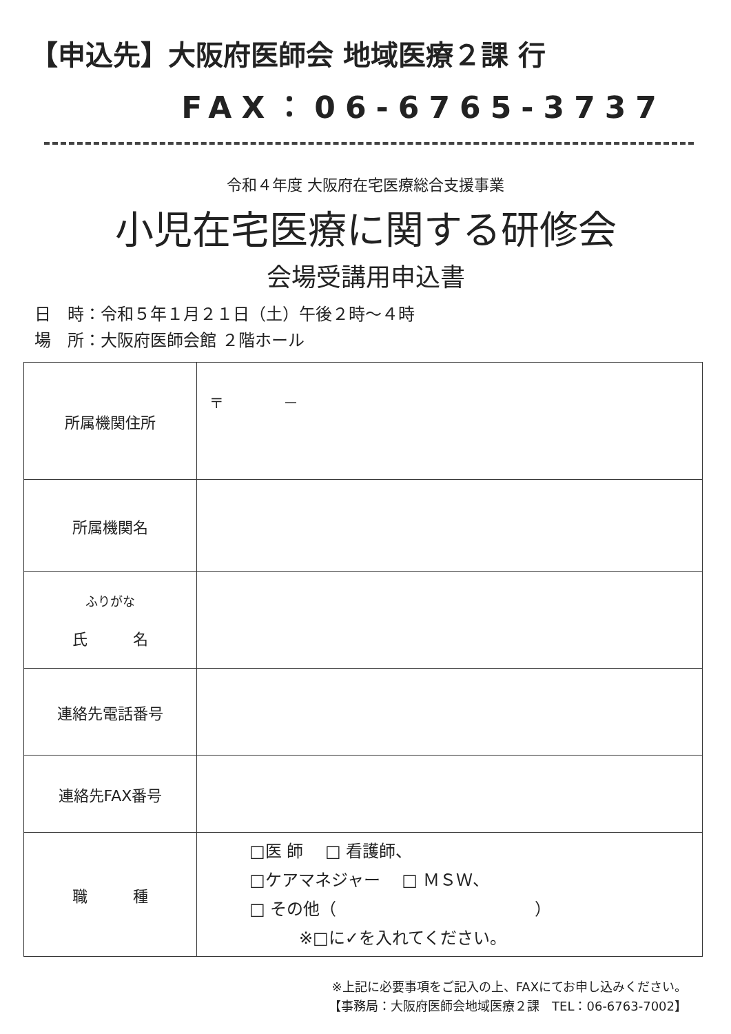【申込先】大阪府医師会 地域医療２課 行
FAX：06-6765-3737
令和４年度 大阪府在宅医療総合支援事業
小児在宅医療に関する研修会
会場受講用申込書
日　時：令和５年１月２１日（土）午後２時～４時
場　所：大阪府医師会館 ２階ホール
| 所属機関住所 | 〒 － |
| 所属機関名 | |
| ふりがな 氏 名 | |
| 連絡先電話番号 | |
| 連絡先FAX番号 | |
| 職 種 | □医 師 □ 看護師、 □ケアマネジャー □ ＭＳＷ、 □ その他（ ） ※□に✓を入れてください。 |
※上記に必要事項をご記入の上、FAXにてお申し込みください。
【事務局：大阪府医師会地域医療２課　TEL：06-6763-7002】